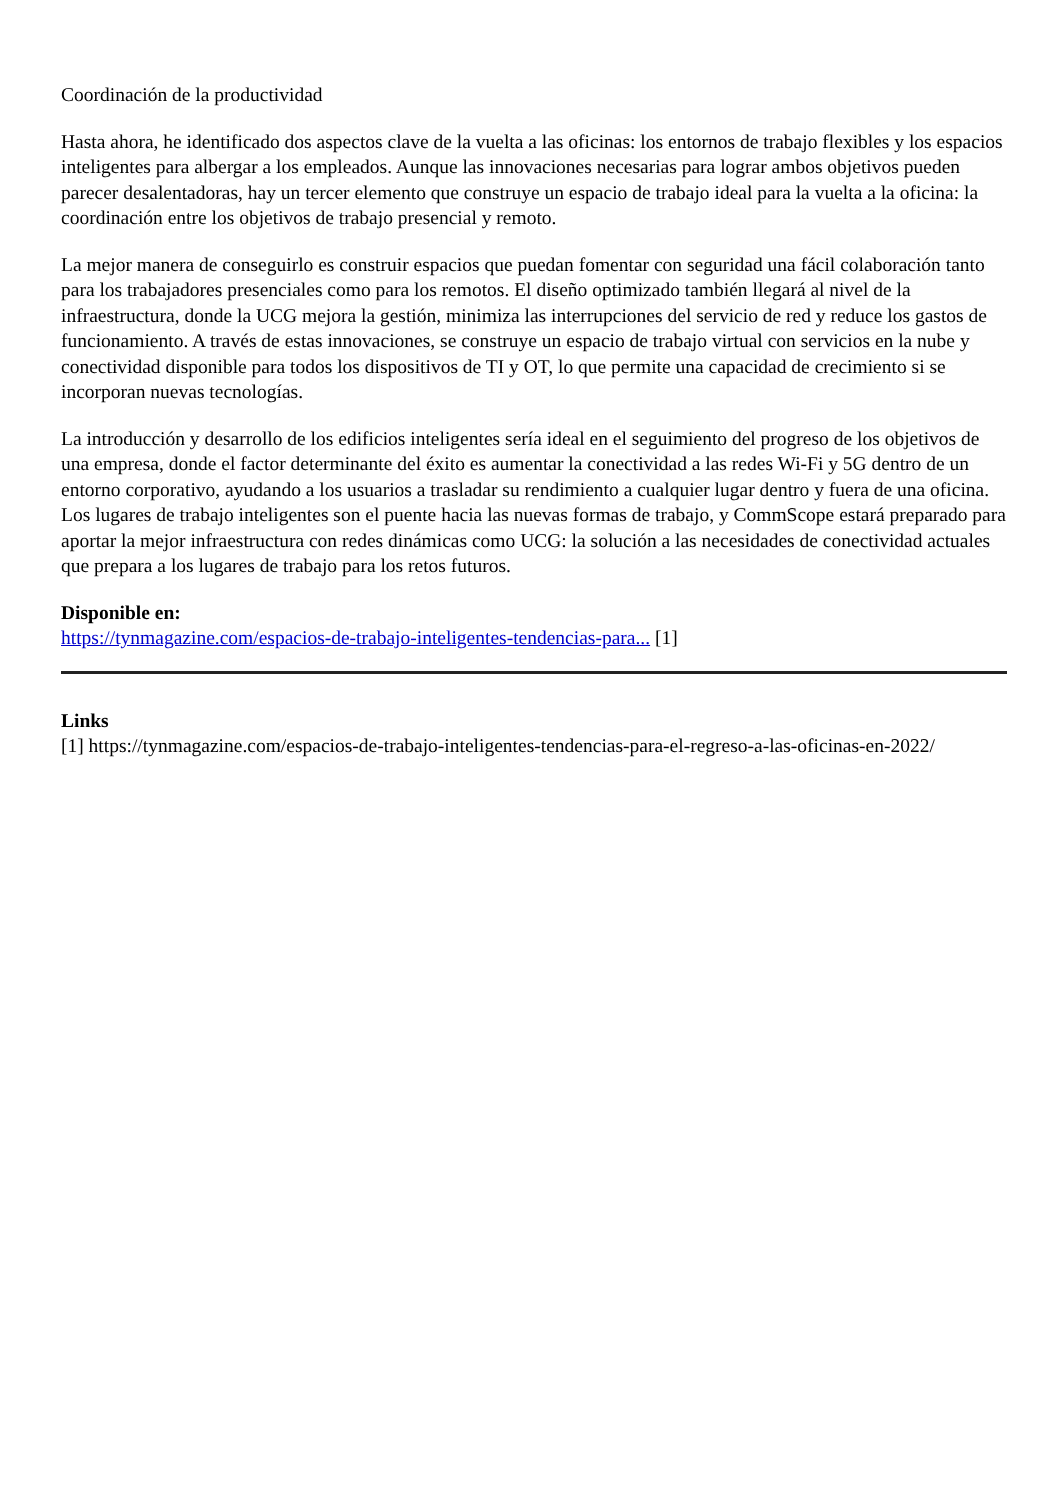Coordinación de la productividad
Hasta ahora, he identificado dos aspectos clave de la vuelta a las oficinas: los entornos de trabajo flexibles y los espacios inteligentes para albergar a los empleados. Aunque las innovaciones necesarias para lograr ambos objetivos pueden parecer desalentadoras, hay un tercer elemento que construye un espacio de trabajo ideal para la vuelta a la oficina: la coordinación entre los objetivos de trabajo presencial y remoto.
La mejor manera de conseguirlo es construir espacios que puedan fomentar con seguridad una fácil colaboración tanto para los trabajadores presenciales como para los remotos. El diseño optimizado también llegará al nivel de la infraestructura, donde la UCG mejora la gestión, minimiza las interrupciones del servicio de red y reduce los gastos de funcionamiento. A través de estas innovaciones, se construye un espacio de trabajo virtual con servicios en la nube y conectividad disponible para todos los dispositivos de TI y OT, lo que permite una capacidad de crecimiento si se incorporan nuevas tecnologías.
La introducción y desarrollo de los edificios inteligentes sería ideal en el seguimiento del progreso de los objetivos de una empresa, donde el factor determinante del éxito es aumentar la conectividad a las redes Wi-Fi y 5G dentro de un entorno corporativo, ayudando a los usuarios a trasladar su rendimiento a cualquier lugar dentro y fuera de una oficina. Los lugares de trabajo inteligentes son el puente hacia las nuevas formas de trabajo, y CommScope estará preparado para aportar la mejor infraestructura con redes dinámicas como UCG: la solución a las necesidades de conectividad actuales que prepara a los lugares de trabajo para los retos futuros.
Disponible en:
https://tynmagazine.com/espacios-de-trabajo-inteligentes-tendencias-para... [1]
Links
[1] https://tynmagazine.com/espacios-de-trabajo-inteligentes-tendencias-para-el-regreso-a-las-oficinas-en-2022/